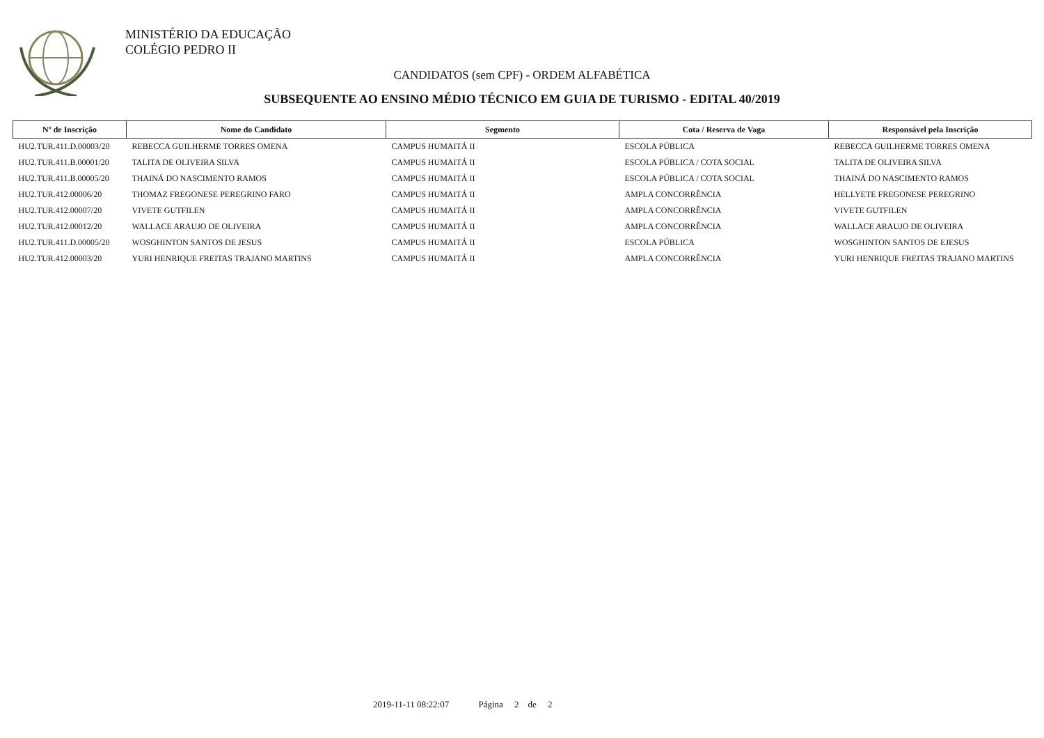MINISTÉRIO DA EDUCAÇÃO
COLÉGIO PEDRO II
CANDIDATOS (sem CPF) - ORDEM ALFABÉTICA
SUBSEQUENTE AO ENSINO MÉDIO TÉCNICO EM GUIA DE TURISMO - EDITAL 40/2019
| Nº de Inscrição | Nome do Candidato | Segmento | Cota / Reserva de Vaga | Responsável pela Inscrição |
| --- | --- | --- | --- | --- |
| HU2.TUR.411.D.00003/20 | REBECCA GUILHERME TORRES OMENA | CAMPUS HUMAITÁ II | ESCOLA PÚBLICA | REBECCA GUILHERME TORRES OMENA |
| HU2.TUR.411.B.00001/20 | TALITA DE OLIVEIRA SILVA | CAMPUS HUMAITÁ II | ESCOLA PÚBLICA / COTA SOCIAL | TALITA DE OLIVEIRA SILVA |
| HU2.TUR.411.B.00005/20 | THAINÁ DO NASCIMENTO RAMOS | CAMPUS HUMAITÁ II | ESCOLA PÚBLICA / COTA SOCIAL | THAINÁ DO NASCIMENTO RAMOS |
| HU2.TUR.412.00006/20 | THOMAZ FREGONESE PEREGRINO FARO | CAMPUS HUMAITÁ II | AMPLA CONCORRÊNCIA | HELLYETE FREGONESE PEREGRINO |
| HU2.TUR.412.00007/20 | VIVETE GUTFILEN | CAMPUS HUMAITÁ II | AMPLA CONCORRÊNCIA | VIVETE GUTFILEN |
| HU2.TUR.412.00012/20 | WALLACE ARAUJO DE OLIVEIRA | CAMPUS HUMAITÁ II | AMPLA CONCORRÊNCIA | WALLACE ARAUJO DE OLIVEIRA |
| HU2.TUR.411.D.00005/20 | WOSGHINTON SANTOS DE JESUS | CAMPUS HUMAITÁ II | ESCOLA PÚBLICA | WOSGHINTON SANTOS DE EJESUS |
| HU2.TUR.412.00003/20 | YURI HENRIQUE FREITAS TRAJANO MARTINS | CAMPUS HUMAITÁ II | AMPLA CONCORRÊNCIA | YURI HENRIQUE FREITAS TRAJANO MARTINS |
2019-11-11 08:22:07 Página 2 de 2